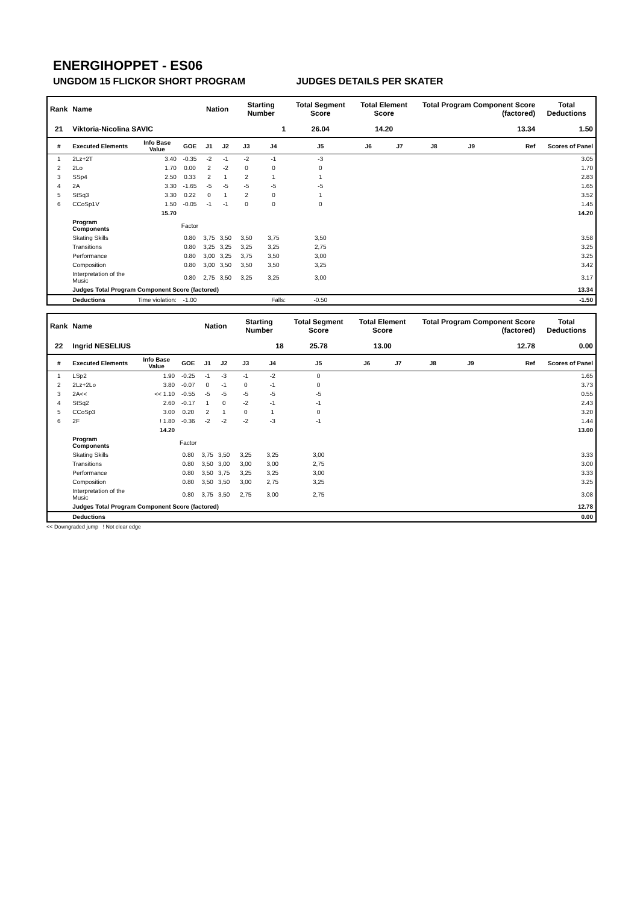ENERGIHOPPET - ES06
UNGDOM 15 FLICKOR SHORT PROGRAM JUDGES DETAILS PER SKATER
| Rank | Name | | | Nation | | Starting Number | | Total Segment Score | Total Element Score | | Total Program Component Score (factored) | | | Total Deductions |
| --- | --- | --- | --- | --- | --- | --- | --- | --- | --- | --- | --- | --- | --- | --- |
| 21 | Viktoria-Nicolina SAVIC | | | | | 1 | | 26.04 | 14.20 | | 13.34 | | | 1.50 |
| # | Executed Elements | Info Base Value | GOE | J1 | J2 | J3 | J4 | J5 | J6 | J7 | J8 | J9 | Ref | Scores of Panel |
| 1 | 2Lz+2T | 3.40 | -0.35 | -2 | -1 | -2 | -1 | -3 | | | | | | 3.05 |
| 2 | 2Lo | 1.70 | 0.00 | 2 | -2 | 0 | 0 | 0 | | | | | | 1.70 |
| 3 | SSp4 | 2.50 | 0.33 | 2 | 1 | 2 | 1 | 1 | | | | | | 2.83 |
| 4 | 2A | 3.30 | -1.65 | -5 | -5 | -5 | -5 | -5 | | | | | | 1.65 |
| 5 | StSq3 | 3.30 | 0.22 | 0 | 1 | 2 | 0 | 1 | | | | | | 3.52 |
| 6 | CCoSp1V | 1.50 | -0.05 | -1 | -1 | 0 | 0 | 0 | | | | | | 1.45 |
| | | 15.70 | | | | | | | | | | | | 14.20 |
| | Program Components | | Factor | | | | | | | | | | | |
| | Skating Skills | | 0.80 | 3,75 | 3,50 | 3,50 | 3,75 | 3,50 | | | | | | 3.58 |
| | Transitions | | 0.80 | 3,25 | 3,25 | 3,25 | 3,25 | 2,75 | | | | | | 3.25 |
| | Performance | | 0.80 | 3,00 | 3,25 | 3,75 | 3,50 | 3,00 | | | | | | 3.25 |
| | Composition | | 0.80 | 3,00 | 3,50 | 3,50 | 3,50 | 3,25 | | | | | | 3.42 |
| | Interpretation of the Music | | 0.80 | 2,75 | 3,50 | 3,25 | 3,25 | 3,00 | | | | | | 3.17 |
| | Judges Total Program Component Score (factored) | | | | | | | | | | | | | 13.34 |
| | Deductions | Time violation: | -1.00 | | | | Falls: | -0.50 | | | | | | -1.50 |
| Rank | Name | | | Nation | | Starting Number | | Total Segment Score | Total Element Score | | Total Program Component Score (factored) | | | Total Deductions |
| --- | --- | --- | --- | --- | --- | --- | --- | --- | --- | --- | --- | --- | --- | --- |
| 22 | Ingrid NESELIUS | | | | | 18 | | 25.78 | 13.00 | | 12.78 | | | 0.00 |
| # | Executed Elements | Info Base Value | GOE | J1 | J2 | J3 | J4 | J5 | J6 | J7 | J8 | J9 | Ref | Scores of Panel |
| 1 | LSp2 | 1.90 | -0.25 | -1 | -3 | -1 | -2 | 0 | | | | | | 1.65 |
| 2 | 2Lz+2Lo | 3.80 | -0.07 | 0 | -1 | 0 | -1 | 0 | | | | | | 3.73 |
| 3 | 2A<< | << 1.10 | -0.55 | -5 | -5 | -5 | -5 | -5 | | | | | | 0.55 |
| 4 | StSq2 | 2.60 | -0.17 | 1 | 0 | -2 | -1 | -1 | | | | | | 2.43 |
| 5 | CCoSp3 | 3.00 | 0.20 | 2 | 1 | 0 | 1 | 0 | | | | | | 3.20 |
| 6 | 2F | ! 1.80 | -0.36 | -2 | -2 | -2 | -3 | -1 | | | | | | 1.44 |
| | | 14.20 | | | | | | | | | | | | 13.00 |
| | Program Components | | Factor | | | | | | | | | | | |
| | Skating Skills | | 0.80 | 3,75 | 3,50 | 3,25 | 3,25 | 3,00 | | | | | | 3.33 |
| | Transitions | | 0.80 | 3,50 | 3,00 | 3,00 | 3,00 | 2,75 | | | | | | 3.00 |
| | Performance | | 0.80 | 3,50 | 3,75 | 3,25 | 3,25 | 3,00 | | | | | | 3.33 |
| | Composition | | 0.80 | 3,50 | 3,50 | 3,00 | 2,75 | 3,25 | | | | | | 3.25 |
| | Interpretation of the Music | | 0.80 | 3,75 | 3,50 | 2,75 | 3,00 | 2,75 | | | | | | 3.08 |
| | Judges Total Program Component Score (factored) | | | | | | | | | | | | | 12.78 |
| | Deductions | | | | | | | | | | | | | 0.00 |
<< Downgraded jump ! Not clear edge